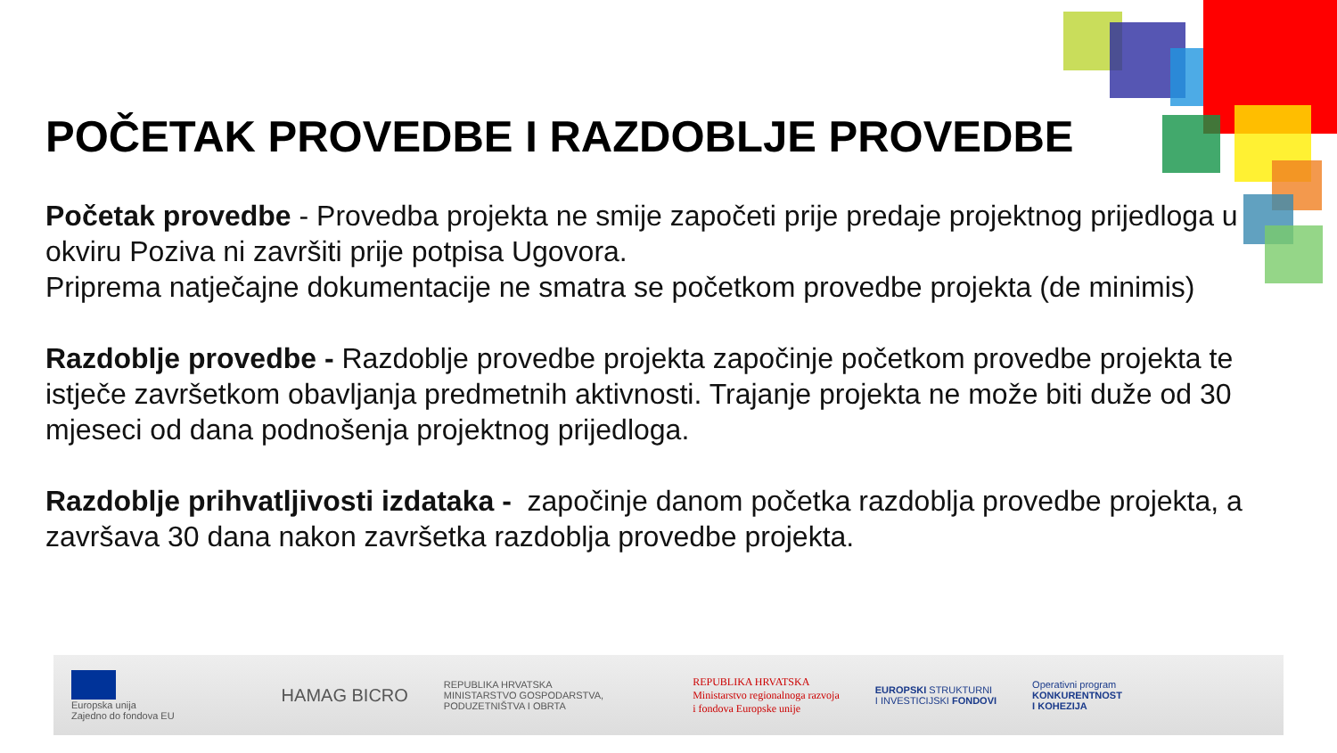POČETAK PROVEDBE I RAZDOBLJE PROVEDBE
Početak provedbe - Provedba projekta ne smije započeti prije predaje projektnog prijedloga u okviru Poziva ni završiti prije potpisa Ugovora.
Priprema natječajne dokumentacije ne smatra se početkom provedbe projekta (de minimis)
Razdoblje provedbe - Razdoblje provedbe projekta započinje početkom provedbe projekta te istječe završetkom obavljanja predmetnih aktivnosti. Trajanje projekta ne može biti duže od 30 mjeseci od dana podnošenja projektnog prijedloga.
Razdoblje prihvatljivosti izdataka - započinje danom početka razdoblja provedbe projekta, a završava 30 dana nakon završetka razdoblja provedbe projekta.
Europska unija
Zajedno do fondova EU
HAMAG BICRO
REPUBLIKA HRVATSKA
MINISTARSTVO GOSPODARSTVA,
PODUZETNIŠTVA I OBRTA
REPUBLIKA HRVATSKA
Ministarstvo regionalnoga razvoja
i fondova Europske unije
EUROPSKI STRUKTURNI
I INVESTICIJSKI FONDOVI
Operativni program
KONKURENTNOST
I KOHEZIJA